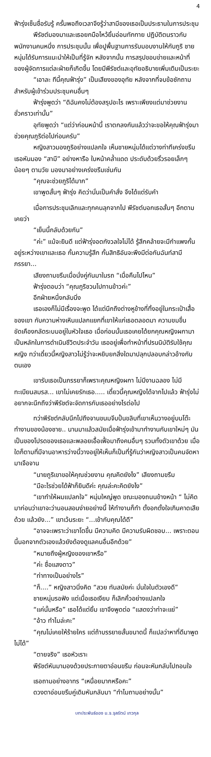4
ฟ้ารุ่งเซ็นชื่อรับรู้ ครั้นพอถึงเวลาจึงรู้ว่าสามีของเธอเป็นประธานในการประชุม
พีรัชต์มองมาและเธอยกมือไหว้ยิ้มอ่อนทักทาย ปฏิบัติตนราวกับพนักงานคนหนึ่ง การประชุมนั้น เพื่อปูพื้นฐานการรับมอบงานให้กับภูริ ชายหนุ่มได้รับการแนะนำให้เป็นที่รู้จัก หลังจากนั้น การสรุปขอบข่ายและหน้าที่ของผู้จัดการแต่ละฝ่ายก็เกิดขึ้น โดยมีพีรัชต์และอุทัยอธิบายเพิ่มเติมเป็นระยะ
“เอาละ ทีนี้คุณฟ้ารุ่ง” เป็นเสียงของอุทัย หลังจากที่จบข้อซักถามสำหรับผู้เข้าร่วมประชุมคนอื่นๆ
ฟ้ารุ่งพูดว่า “ดิฉันคงไม่ต้องสรุปอะไร เพราะเพียงแต่มาช่วยงานชั่วคราวเท่านั้น”
อุทัยพูดว่า “แต่ว่าก่อนหน้านี้ เราตกลงกันแล้วว่าจะขอให้คุณฟ้ารุ่งมาช่วยคุณภูริต่อไปก่อนครับ”
หญิงสาวมองภูริอย่างแปลกใจ เห็นชายหนุ่มได้แต่วางท่าทีเคร่งขรึม เธอหันมอง “สามี” อย่างหารือ ใบหน้าคล้ำแดด ประดับด้วยริ้วรอยเล็กๆ น้อยๆ ตามวัย มองมาอย่างเคร่งขรึมเช่นกัน
“คุณจะช่วยภูริได้มาก”
เขาพูดสั้นๆ ฟ้ารุ่ง คิดว่านั่นเป็นคำสั่ง จึงได้แต่รับคำ
เมื่อการประชุมเลิกและทุกคนลุกจากไป พีรัชต์บอกเธอสั้นๆ อีกตามเคยว่า
“เย็นนี้กลับด้วยกัน”
“ค่ะ” แม้จะยินดี แต่ฟ้ารุ่งอดกังวลใจไม่ได้ รู้สึกคล้ายจะมีกำแพงกั้นอยู่ระหว่างเขาและเธอ กั้นความรู้สึก กั้นสิทธิอันจะพึงมีต่อกันฉันท์สามีภรรยา...
เสียงถามขรึมเมื่อนั่งคู่กันมาในรถ “เมื่อคืนไปไหน”
ฟ้ารุ่งตอบว่า “คุณภูริชวนไปทานข้าวค่ะ”
อีกฝ่ายหนึ่งกลับนิ่ง
เธอเองก็ไม่มีเรื่องจะพูด ได้แต่นึกถึงต่างหูข้างที่ทิ้งอยู่ในกระเป๋าเสื้อของเขา กับความห่างเหินแปลกแยกที่เขาให้แก่เธอตลอดมา ความขมขื่นขัดเคืองกลัดระบมอยู่ในหัวใจเธอ เมื่อก่อนนั้นเธอเคยได้ยกคุณหญิงผกามาเป็นหลักในการดำเนินชีวิตประจำวัน เธออยู่เพื่อทำหน้าที่ปรนนิบัติรับใช้คุณหญิง ทว่าเดี๋ยวนี้หญิงสาวไม่รู้ว่าจะหยิบยกสิ่งใดมาปลุกปลอบกล่าวอ้างกับตนเอง
เขารับเธอเป็นภรรยาก็เพราะคุณหญิงผกา ไม่มีงานฉลอง ไม่มีทะเบียนสมรส... เขาไม่เคยรักเธอ..... เดี๋ยวนี้คุณหญิงได้จากไปแล้ว ฟ้ารุ่งไม่อยากจะนึกถึงว่าพีรัชต์จะจัดการกับเธออย่างไรต่อไป
ทว่าพีรัชต์กลับนึกไปถึงจานขนมจีบปั้นขลิบที่เขาเห็นวางอยู่บนโต๊ะทำงานของน้องชาย.. นานมาแล้วสมัยเมื่อฟ้ารุ่งเข้ามาทำงานกับเขาใหม่ๆ มันเป็นของโปรดของเธอและพลอยเอื้อเฟื้อมาถึงคนอื่นๆ รวมทั้งตัวเขาด้วย เมื่อใดก็ตามที่มีจานอาหารว่างนี้วางอยู่ให้เห็นก็เป็นที่รู้กันว่าหญิงสาวเป็นคนจัดหามาเจือจาน
“นายภูริเขาขอให้คุณช่วยงาน คุณคิดยังไง” เสียงถามขรึม
“มีอะไรช่วยได้ฟ้าก็ยินดีค่ะ คุณล่ะคะคิดยังไง”
“เขาทำให้ผมแปลกใจ” หนุ่มใหญ่พูด ขณะมองถนนข้างหน้า “ ไม่คิดมาก่อนว่าเขาจะว่านอนสอนง่ายอย่างนี้ ให้ทำงานก็ทำ ตั้งอกตั้งใจเกินคาดเสียด้วย แล้วยัง...” เขาเว้นระยะ “...เข้ากับคุณได้ดี”
“อาจจะเพราะว่าเขาโตขึ้น มีความคิด มีความรับผิดชอบ... เพราะตอนนี้นอกจากตัวเองแล้วยังต้องดูแลคนอื่นอีกด้วย”
“หมายถึงผู้หญิงของเขาหรือ”
“ค่ะ ชื่อแสงดาว”
“ท่าทางเป็นอย่างไร”
“ก็....” หญิงสาวนิ่งคิด “สวย ทันสมัยค่ะ มั่นใจในตัวเองดี”
ชายหนุ่มรอฟัง แต่เมื่อเธอเงียบ ก็เลิกคิ้วอย่างแปลกใจ
“แค่นั้นหรือ” เธอได้แต่ยิ้ม เขาจึงพูดต่อ “แสดงว่าท่าจะแย่”
“อ้าว ทำไมล่ะคะ”
“คุณไม่เคยให้ร้ายใคร แต่ถ้าบรรยายสั้นขนาดนี้ ก็แปลว่าหาที่ดีมาพูดไม่ได้”
“ตายจริง” เธอหัวเราะ
พีรัชต์หันมามองด้วยประกายตาอ่อนขรึม ก่อนจะหันกลับไปถอนใจ
เธอถามอย่างอาทร “เหนื่อยมากหรือคะ”
ดวงตาอ่อนขรึมคู่เดิมหันกลับมา “ทำไมถามอย่างนั้น”
บทประพันธ์ของ ม.จ.จุลรัตน์ เทวกุล